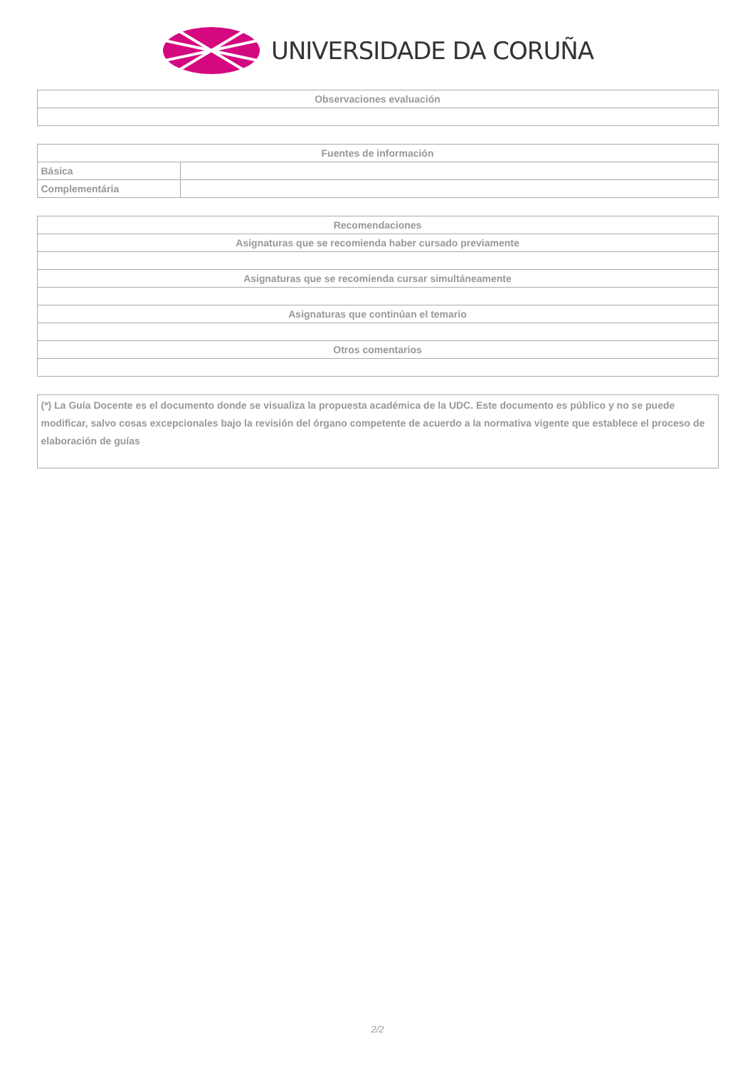UNIVERSIDADE DA CORUÑA
| Observaciones evaluación |
| --- |
| Fuentes de información | |
| --- | --- |
| Básica | |
| Complementária | |
| Recomendaciones |
| --- |
| Asignaturas que se recomienda haber cursado previamente |
| Asignaturas que se recomienda cursar simultáneamente |
| Asignaturas que continúan el temario |
| Otros comentarios |
| (*) La Guía Docente es el documento donde se visualiza la propuesta académica de la UDC. Este documento es público y no se puede modificar, salvo cosas excepcionales bajo la revisión del órgano competente de acuerdo a la normativa vigente que establece el proceso de elaboración de guías |
2/2